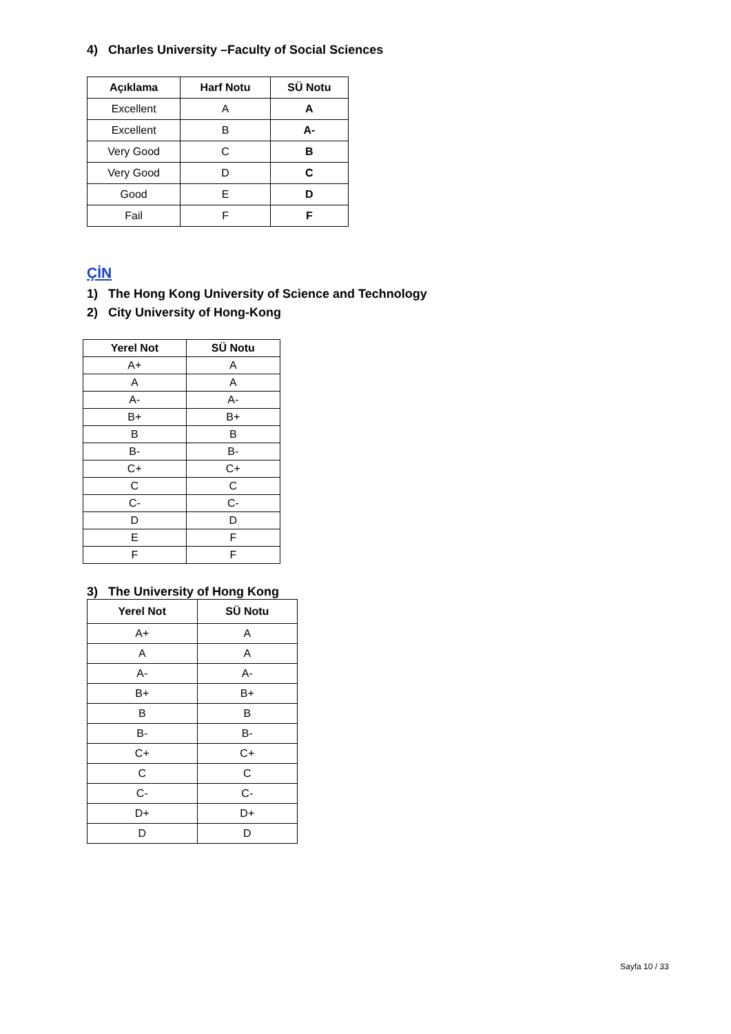4) Charles University –Faculty of Social Sciences
| Açıklama | Harf Notu | SÜ Notu |
| --- | --- | --- |
| Excellent | A | A |
| Excellent | B | A- |
| Very Good | C | B |
| Very Good | D | C |
| Good | E | D |
| Fail | F | F |
ÇİN
1) The Hong Kong University of Science and Technology
2) City University of Hong-Kong
| Yerel Not | SÜ Notu |
| --- | --- |
| A+ | A |
| A | A |
| A- | A- |
| B+ | B+ |
| B | B |
| B- | B- |
| C+ | C+ |
| C | C |
| C- | C- |
| D | D |
| E | F |
| F | F |
3) The University of Hong Kong
| Yerel Not | SÜ Notu |
| --- | --- |
| A+ | A |
| A | A |
| A- | A- |
| B+ | B+ |
| B | B |
| B- | B- |
| C+ | C+ |
| C | C |
| C- | C- |
| D+ | D+ |
| D | D |
Sayfa 10 / 33